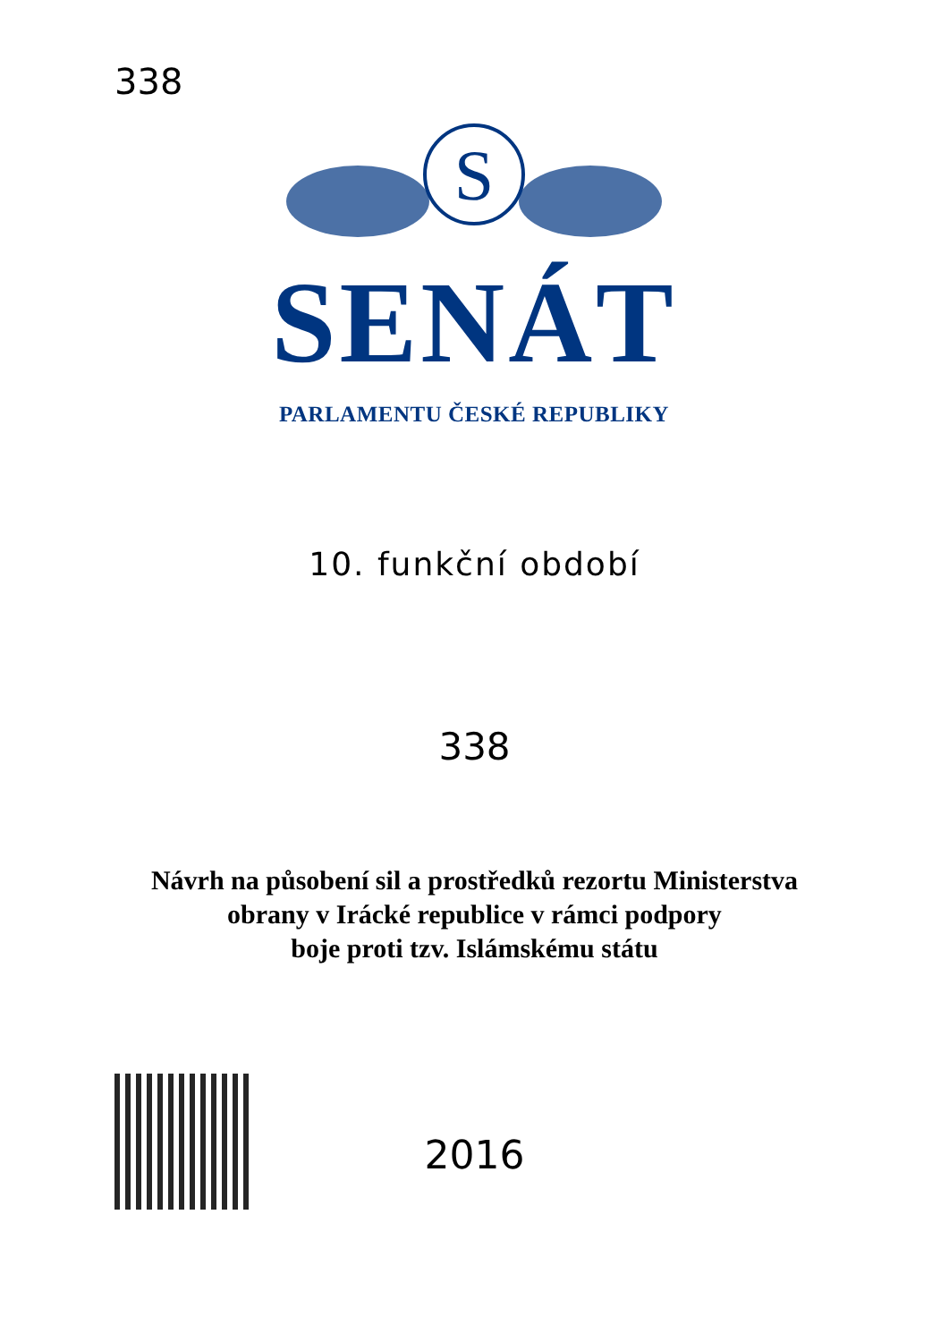338
S
SENÁT
PARLAMENTU ČESKÉ REPUBLIKY
10. funkční období
338
Návrh na působení sil a prostředků rezortu Ministerstva
obrany v Irácké republice v rámci podpory
boje proti tzv. Islámskému státu
2016